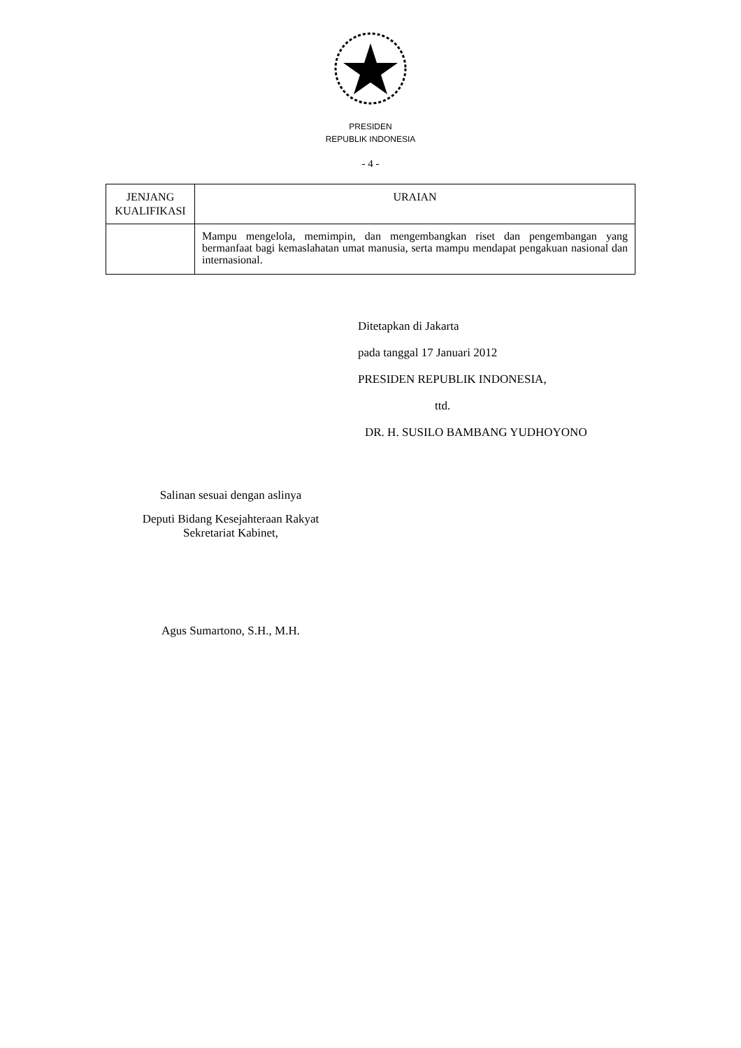PRESIDEN
REPUBLIK INDONESIA
- 4 -
| JENJANG KUALIFIKASI | URAIAN |
| --- | --- |
| | Mampu mengelola, memimpin, dan mengembangkan riset dan pengembangan yang bermanfaat bagi kemaslahatan umat manusia, serta mampu mendapat pengakuan nasional dan internasional. |
Ditetapkan di Jakarta
pada tanggal 17 Januari 2012
PRESIDEN REPUBLIK INDONESIA,
ttd.
DR. H. SUSILO BAMBANG YUDHOYONO
Salinan sesuai dengan aslinya
Deputi Bidang Kesejahteraan Rakyat
Sekretariat Kabinet,
Agus Sumartono, S.H., M.H.